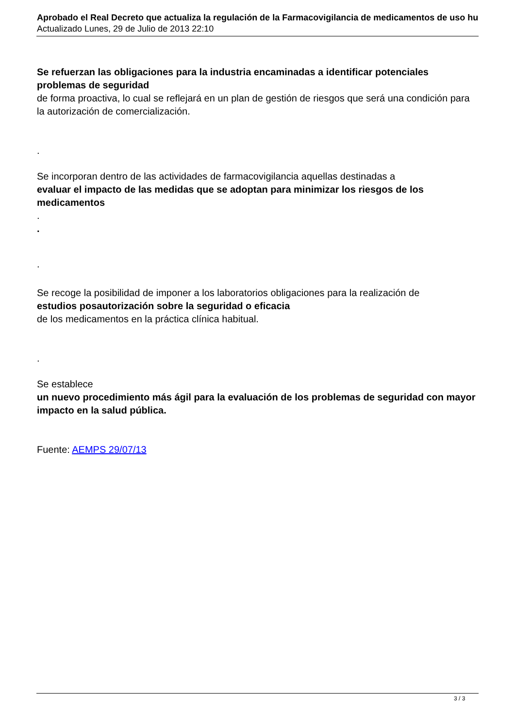Aprobado el Real Decreto que actualiza la regulación de la Farmacovigilancia de medicamentos de uso hu
Actualizado Lunes, 29 de Julio de 2013 22:10
Se refuerzan las obligaciones para la industria encaminadas a identificar potenciales problemas de seguridad
de forma proactiva, lo cual se reflejará en un plan de gestión de riesgos que será una condición para la autorización de comercialización.
.
Se incorporan dentro de las actividades de farmacovigilancia aquellas destinadas a
evaluar el impacto de las medidas que se adoptan para minimizar los riesgos de los medicamentos
.
.
.
Se recoge la posibilidad de imponer a los laboratorios obligaciones para la realización de
estudios posautorización sobre la seguridad o eficacia
de los medicamentos en la práctica clínica habitual.
.
Se establece
un nuevo procedimiento más ágil para la evaluación de los problemas de seguridad con mayor impacto en la salud pública.
Fuente: AEMPS 29/07/13
3 / 3